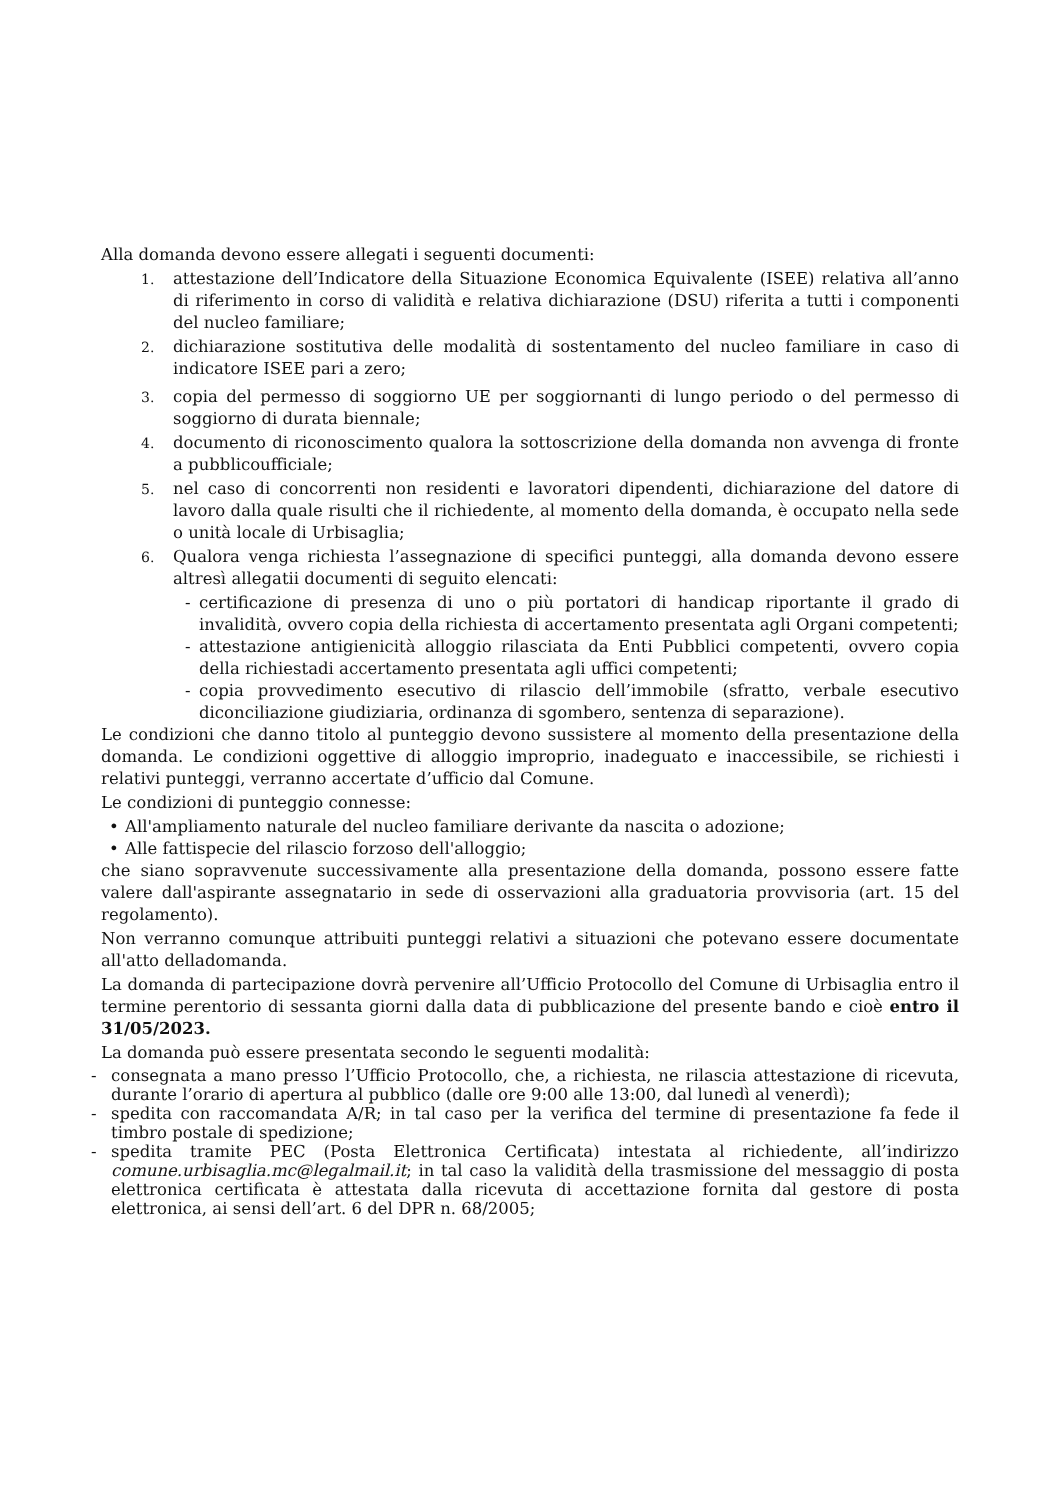Alla domanda devono essere allegati i seguenti documenti:
1. attestazione dell’Indicatore della Situazione Economica Equivalente (ISEE) relativa all’anno di riferimento in corso di validità e relativa dichiarazione (DSU) riferita a tutti i componenti del nucleo familiare;
2. dichiarazione sostitutiva delle modalità di sostentamento del nucleo familiare in caso di indicatore ISEE pari a zero;
3. copia del permesso di soggiorno UE per soggiornanti di lungo periodo o del permesso di soggiorno di durata biennale;
4. documento di riconoscimento qualora la sottoscrizione della domanda non avvenga di fronte a pubblicoufficiale;
5. nel caso di concorrenti non residenti e lavoratori dipendenti, dichiarazione del datore di lavoro dalla quale risulti che il richiedente, al momento della domanda, è occupato nella sede o unità locale di Urbisaglia;
6. Qualora venga richiesta l’assegnazione di specifici punteggi, alla domanda devono essere altresì allegatii documenti di seguito elencati:
- certificazione di presenza di uno o più portatori di handicap riportante il grado di invalidità, ovvero copia della richiesta di accertamento presentata agli Organi competenti;
- attestazione antigienicità alloggio rilasciata da Enti Pubblici competenti, ovvero copia della richiestadi accertamento presentata agli uffici competenti;
- copia provvedimento esecutivo di rilascio dell’immobile (sfratto, verbale esecutivo diconciliazione giudiziaria, ordinanza di sgombero, sentenza di separazione).
Le condizioni che danno titolo al punteggio devono sussistere al momento della presentazione della domanda. Le condizioni oggettive di alloggio improprio, inadeguato e inaccessibile, se richiesti i relativi punteggi, verranno accertate d’ufficio dal Comune.
Le condizioni di punteggio connesse:
• All'ampliamento naturale del nucleo familiare derivante da nascita o adozione;
• Alle fattispecie del rilascio forzoso dell'alloggio;
che siano sopravvenute successivamente alla presentazione della domanda, possono essere fatte valere dall'aspirante assegnatario in sede di osservazioni alla graduatoria provvisoria (art. 15 del regolamento).
Non verranno comunque attribuiti punteggi relativi a situazioni che potevano essere documentate all'atto delladomanda.
La domanda di partecipazione dovrà pervenire all’Ufficio Protocollo del Comune di Urbisaglia entro il termine perentorio di sessanta giorni dalla data di pubblicazione del presente bando e cioè entro il 31/05/2023.
La domanda può essere presentata secondo le seguenti modalità:
- consegnata a mano presso l’Ufficio Protocollo, che, a richiesta, ne rilascia attestazione di ricevuta, durante l’orario di apertura al pubblico (dalle ore 9:00 alle 13:00, dal lunedì al venerdì);
- spedita con raccomandata A/R; in tal caso per la verifica del termine di presentazione fa fede il timbro postale di spedizione;
- spedita tramite PEC (Posta Elettronica Certificata) intestata al richiedente, all’indirizzo comune.urbisaglia.mc@legalmail.it; in tal caso la validità della trasmissione del messaggio di posta elettronica certificata è attestata dalla ricevuta di accettazione fornita dal gestore di posta elettronica, ai sensi dell’art. 6 del DPR n. 68/2005;